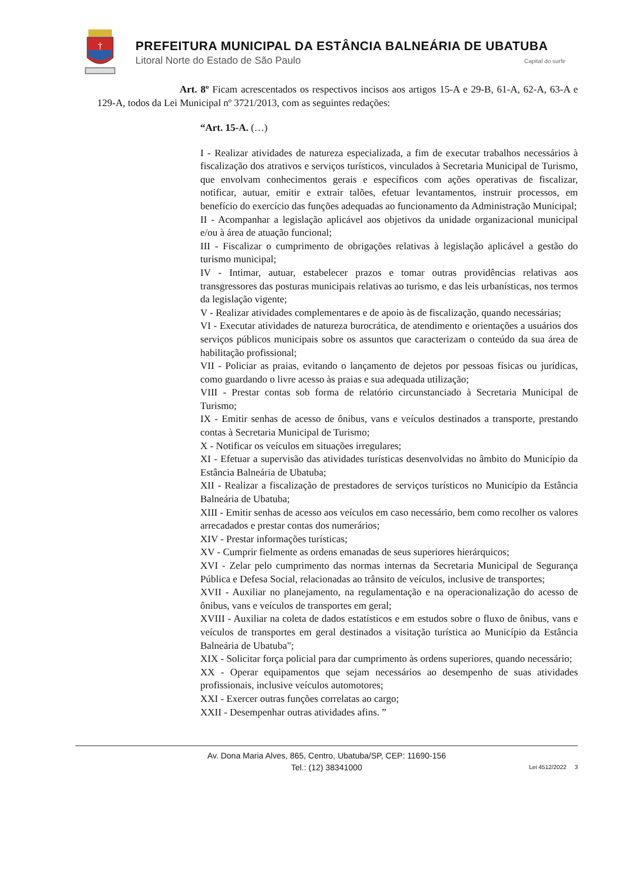†
PREFEITURA MUNICIPAL DA ESTÂNCIA BALNEÁRIA DE UBATUBA
Litoral Norte do Estado de São Paulo
Capital do surfe
Art. 8º Ficam acrescentados os respectivos incisos aos artigos 15-A e 29-B, 61-A, 62-A, 63-A e 129-A, todos da Lei Municipal nº 3721/2013, com as seguintes redações:
“Art. 15-A. (…)
I - Realizar atividades de natureza especializada, a fim de executar trabalhos necessários à fiscalização dos atrativos e serviços turísticos, vinculados à Secretaria Municipal de Turismo, que envolvam conhecimentos gerais e específicos com ações operativas de fiscalizar, notificar, autuar, emitir e extrair talões, efetuar levantamentos, instruir processos, em benefício do exercício das funções adequadas ao funcionamento da Administração Municipal;
II - Acompanhar a legislação aplicável aos objetivos da unidade organizacional municipal e/ou à área de atuação funcional;
III - Fiscalizar o cumprimento de obrigações relativas à legislação aplicável a gestão do turismo municipal;
IV - Intimar, autuar, estabelecer prazos e tomar outras providências relativas aos transgressores das posturas municipais relativas ao turismo, e das leis urbanísticas, nos termos da legislação vigente;
V - Realizar atividades complementares e de apoio às de fiscalização, quando necessárias;
VI - Executar atividades de natureza burocrática, de atendimento e orientações a usuários dos serviços públicos municipais sobre os assuntos que caracterizam o conteúdo da sua área de habilitação profissional;
VII - Policiar as praias, evitando o lançamento de dejetos por pessoas físicas ou jurídicas, como guardando o livre acesso às praias e sua adequada utilização;
VIII - Prestar contas sob forma de relatório circunstanciado à Secretaria Municipal de Turismo;
IX - Emitir senhas de acesso de ônibus, vans e veículos destinados a transporte, prestando contas à Secretaria Municipal de Turismo;
X - Notificar os veículos em situações irregulares;
XI - Efetuar a supervisão das atividades turísticas desenvolvidas no âmbito do Município da Estância Balneária de Ubatuba;
XII - Realizar a fiscalização de prestadores de serviços turísticos no Município da Estância Balneária de Ubatuba;
XIII - Emitir senhas de acesso aos veículos em caso necessário, bem como recolher os valores arrecadados e prestar contas dos numerários;
XIV - Prestar informações turísticas;
XV - Cumprir fielmente as ordens emanadas de seus superiores hierárquicos;
XVI - Zelar pelo cumprimento das normas internas da Secretaria Municipal de Segurança Pública e Defesa Social, relacionadas ao trânsito de veículos, inclusive de transportes;
XVII - Auxiliar no planejamento, na regulamentação e na operacionalização do acesso de ônibus, vans e veículos de transportes em geral;
XVIII - Auxiliar na coleta de dados estatísticos e em estudos sobre o fluxo de ônibus, vans e veículos de transportes em geral destinados a visitação turística ao Município da Estância Balneária de Ubatuba";
XIX - Solicitar força policial para dar cumprimento às ordens superiores, quando necessário;
XX - Operar equipamentos que sejam necessários ao desempenho de suas atividades profissionais, inclusive veículos automotores;
XXI - Exercer outras funções correlatas ao cargo;
XXII - Desempenhar outras atividades afins. ”
Av. Dona Maria Alves, 865, Centro, Ubatuba/SP, CEP: 11690-156
Tel.: (12) 38341000
Lei 4512/2022 3